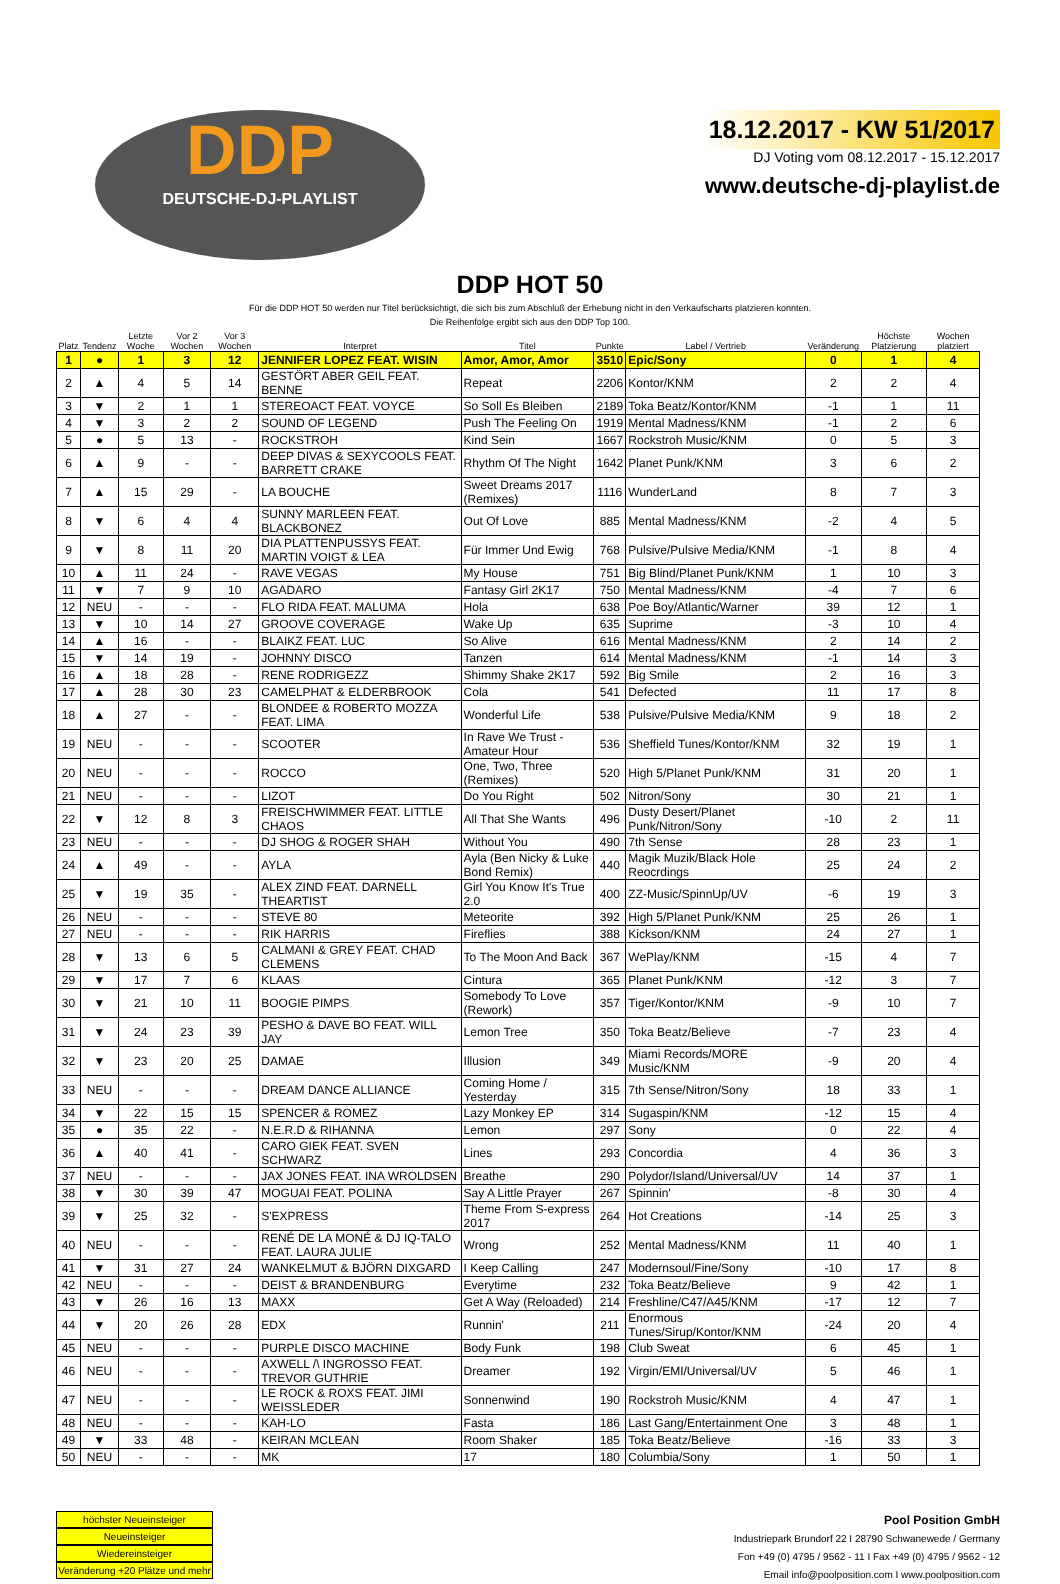DDP
DEUTSCHE-DJ-PLAYLIST
18.12.2017 - KW 51/2017
DJ Voting vom 08.12.2017 - 15.12.2017
www.deutsche-dj-playlist.de
DDP HOT 50
Für die DDP HOT 50 werden nur Titel berücksichtigt, die sich bis zum Abschluß der Erhebung nicht in den Verkaufscharts platzieren konnten.
Die Reihenfolge ergibt sich aus den DDP Top 100.
| Platz | Tendenz | Letzte Woche | Vor 2 Wochen | Vor 3 Wochen | Interpret | Titel | Punkte | Label / Vertrieb | Veränderung | Höchste Platzierung | Wochen platziert |
| --- | --- | --- | --- | --- | --- | --- | --- | --- | --- | --- | --- |
| 1 | ● | 1 | 3 | 12 | JENNIFER LOPEZ FEAT. WISIN | Amor, Amor, Amor | 3510 | Epic/Sony | 0 | 1 | 4 |
| 2 | ▲ | 4 | 5 | 14 | GESTÖRT ABER GEIL FEAT. BENNE | Repeat | 2206 | Kontor/KNM | 2 | 2 | 4 |
| 3 | ▼ | 2 | 1 | 1 | STEREOACT FEAT. VOYCE | So Soll Es Bleiben | 2189 | Toka Beatz/Kontor/KNM | -1 | 1 | 11 |
| 4 | ▼ | 3 | 2 | 2 | SOUND OF LEGEND | Push The Feeling On | 1919 | Mental Madness/KNM | -1 | 2 | 6 |
| 5 | ● | 5 | 13 | - | ROCKSTROH | Kind Sein | 1667 | Rockstroh Music/KNM | 0 | 5 | 3 |
| 6 | ▲ | 9 | - | - | DEEP DIVAS & SEXYCOOLS FEAT. BARRETT CRAKE | Rhythm Of The Night | 1642 | Planet Punk/KNM | 3 | 6 | 2 |
| 7 | ▲ | 15 | 29 | - | LA BOUCHE | Sweet Dreams 2017 (Remixes) | 1116 | WunderLand | 8 | 7 | 3 |
| 8 | ▼ | 6 | 4 | 4 | SUNNY MARLEEN FEAT. BLACKBONEZ | Out Of Love | 885 | Mental Madness/KNM | -2 | 4 | 5 |
| 9 | ▼ | 8 | 11 | 20 | DIA PLATTENPUSSYS FEAT. MARTIN VOIGT & LEA | Für Immer Und Ewig | 768 | Pulsive/Pulsive Media/KNM | -1 | 8 | 4 |
| 10 | ▲ | 11 | 24 | - | RAVE VEGAS | My House | 751 | Big Blind/Planet Punk/KNM | 1 | 10 | 3 |
| 11 | ▼ | 7 | 9 | 10 | AGADARO | Fantasy Girl 2K17 | 750 | Mental Madness/KNM | -4 | 7 | 6 |
| 12 | NEU | - | - | - | FLO RIDA FEAT. MALUMA | Hola | 638 | Poe Boy/Atlantic/Warner | 39 | 12 | 1 |
| 13 | ▼ | 10 | 14 | 27 | GROOVE COVERAGE | Wake Up | 635 | Suprime | -3 | 10 | 4 |
| 14 | ▲ | 16 | - | - | BLAIKZ FEAT. LUC | So Alive | 616 | Mental Madness/KNM | 2 | 14 | 2 |
| 15 | ▼ | 14 | 19 | - | JOHNNY DISCO | Tanzen | 614 | Mental Madness/KNM | -1 | 14 | 3 |
| 16 | ▲ | 18 | 28 | - | RENE RODRIGEZZ | Shimmy Shake 2K17 | 592 | Big Smile | 2 | 16 | 3 |
| 17 | ▲ | 28 | 30 | 23 | CAMELPHAT & ELDERBROOK | Cola | 541 | Defected | 11 | 17 | 8 |
| 18 | ▲ | 27 | - | - | BLONDEE & ROBERTO MOZZA FEAT. LIMA | Wonderful Life | 538 | Pulsive/Pulsive Media/KNM | 9 | 18 | 2 |
| 19 | NEU | - | - | - | SCOOTER | In Rave We Trust - Amateur Hour | 536 | Sheffield Tunes/Kontor/KNM | 32 | 19 | 1 |
| 20 | NEU | - | - | - | ROCCO | One, Two, Three (Remixes) | 520 | High 5/Planet Punk/KNM | 31 | 20 | 1 |
| 21 | NEU | - | - | - | LIZOT | Do You Right | 502 | Nitron/Sony | 30 | 21 | 1 |
| 22 | ▼ | 12 | 8 | 3 | FREISCHWIMMER FEAT. LITTLE CHAOS | All That She Wants | 496 | Dusty Desert/Planet Punk/Nitron/Sony | -10 | 2 | 11 |
| 23 | NEU | - | - | - | DJ SHOG & ROGER SHAH | Without You | 490 | 7th Sense | 28 | 23 | 1 |
| 24 | ▲ | 49 | - | - | AYLA | Ayla (Ben Nicky & Luke Bond Remix) | 440 | Magik Muzik/Black Hole Reocrdings | 25 | 24 | 2 |
| 25 | ▼ | 19 | 35 | - | ALEX ZIND FEAT. DARNELL THEARTIST | Girl You Know It's True 2.0 | 400 | ZZ-Music/SpinnUp/UV | -6 | 19 | 3 |
| 26 | NEU | - | - | - | STEVE 80 | Meteorite | 392 | High 5/Planet Punk/KNM | 25 | 26 | 1 |
| 27 | NEU | - | - | - | RIK HARRIS | Fireflies | 388 | Kickson/KNM | 24 | 27 | 1 |
| 28 | ▼ | 13 | 6 | 5 | CALMANI & GREY FEAT. CHAD CLEMENS | To The Moon And Back | 367 | WePlay/KNM | -15 | 4 | 7 |
| 29 | ▼ | 17 | 7 | 6 | KLAAS | Cintura | 365 | Planet Punk/KNM | -12 | 3 | 7 |
| 30 | ▼ | 21 | 10 | 11 | BOOGIE PIMPS | Somebody To Love (Rework) | 357 | Tiger/Kontor/KNM | -9 | 10 | 7 |
| 31 | ▼ | 24 | 23 | 39 | PESHO & DAVE BO FEAT. WILL JAY | Lemon Tree | 350 | Toka Beatz/Believe | -7 | 23 | 4 |
| 32 | ▼ | 23 | 20 | 25 | DAMAE | Illusion | 349 | Miami Records/MORE Music/KNM | -9 | 20 | 4 |
| 33 | NEU | - | - | - | DREAM DANCE ALLIANCE | Coming Home / Yesterday | 315 | 7th Sense/Nitron/Sony | 18 | 33 | 1 |
| 34 | ▼ | 22 | 15 | 15 | SPENCER & ROMEZ | Lazy Monkey EP | 314 | Sugaspin/KNM | -12 | 15 | 4 |
| 35 | ● | 35 | 22 | - | N.E.R.D & RIHANNA | Lemon | 297 | Sony | 0 | 22 | 4 |
| 36 | ▲ | 40 | 41 | - | CARO GIEK FEAT. SVEN SCHWARZ | Lines | 293 | Concordia | 4 | 36 | 3 |
| 37 | NEU | - | - | - | JAX JONES FEAT. INA WROLDSEN | Breathe | 290 | Polydor/Island/Universal/UV | 14 | 37 | 1 |
| 38 | ▼ | 30 | 39 | 47 | MOGUAI FEAT. POLINA | Say A Little Prayer | 267 | Spinnin' | -8 | 30 | 4 |
| 39 | ▼ | 25 | 32 | - | S'EXPRESS | Theme From S-express 2017 | 264 | Hot Creations | -14 | 25 | 3 |
| 40 | NEU | - | - | - | RENÉ DE LA MONÉ & DJ IQ-TALO FEAT. LAURA JULIE | Wrong | 252 | Mental Madness/KNM | 11 | 40 | 1 |
| 41 | ▼ | 31 | 27 | 24 | WANKELMUT & BJÖRN DIXGARD | I Keep Calling | 247 | Modernsoul/Fine/Sony | -10 | 17 | 8 |
| 42 | NEU | - | - | - | DEIST & BRANDENBURG | Everytime | 232 | Toka Beatz/Believe | 9 | 42 | 1 |
| 43 | ▼ | 26 | 16 | 13 | MAXX | Get A Way (Reloaded) | 214 | Freshline/C47/A45/KNM | -17 | 12 | 7 |
| 44 | ▼ | 20 | 26 | 28 | EDX | Runnin' | 211 | Enormous Tunes/Sirup/Kontor/KNM | -24 | 20 | 4 |
| 45 | NEU | - | - | - | PURPLE DISCO MACHINE | Body Funk | 198 | Club Sweat | 6 | 45 | 1 |
| 46 | NEU | - | - | - | AXWELL /\ INGROSSO FEAT. TREVOR GUTHRIE | Dreamer | 192 | Virgin/EMI/Universal/UV | 5 | 46 | 1 |
| 47 | NEU | - | - | - | LE ROCK & ROXS FEAT. JIMI WEISSLEDER | Sonnenwind | 190 | Rockstroh Music/KNM | 4 | 47 | 1 |
| 48 | NEU | - | - | - | KAH-LO | Fasta | 186 | Last Gang/Entertainment One | 3 | 48 | 1 |
| 49 | ▼ | 33 | 48 | - | KEIRAN MCLEAN | Room Shaker | 185 | Toka Beatz/Believe | -16 | 33 | 3 |
| 50 | NEU | - | - | - | MK | 17 | 180 | Columbia/Sony | 1 | 50 | 1 |
höchster Neueinsteiger
Neueinsteiger
Wiedereinsteiger
Veränderung +20 Plätze und mehr
Pool Position GmbH
Industriepark Brundorf 22 I 28790 Schwanewede / Germany
Fon +49 (0) 4795 / 9562 - 11 I Fax +49 (0) 4795 / 9562 - 12
Email info@poolposition.com I www.poolposition.com